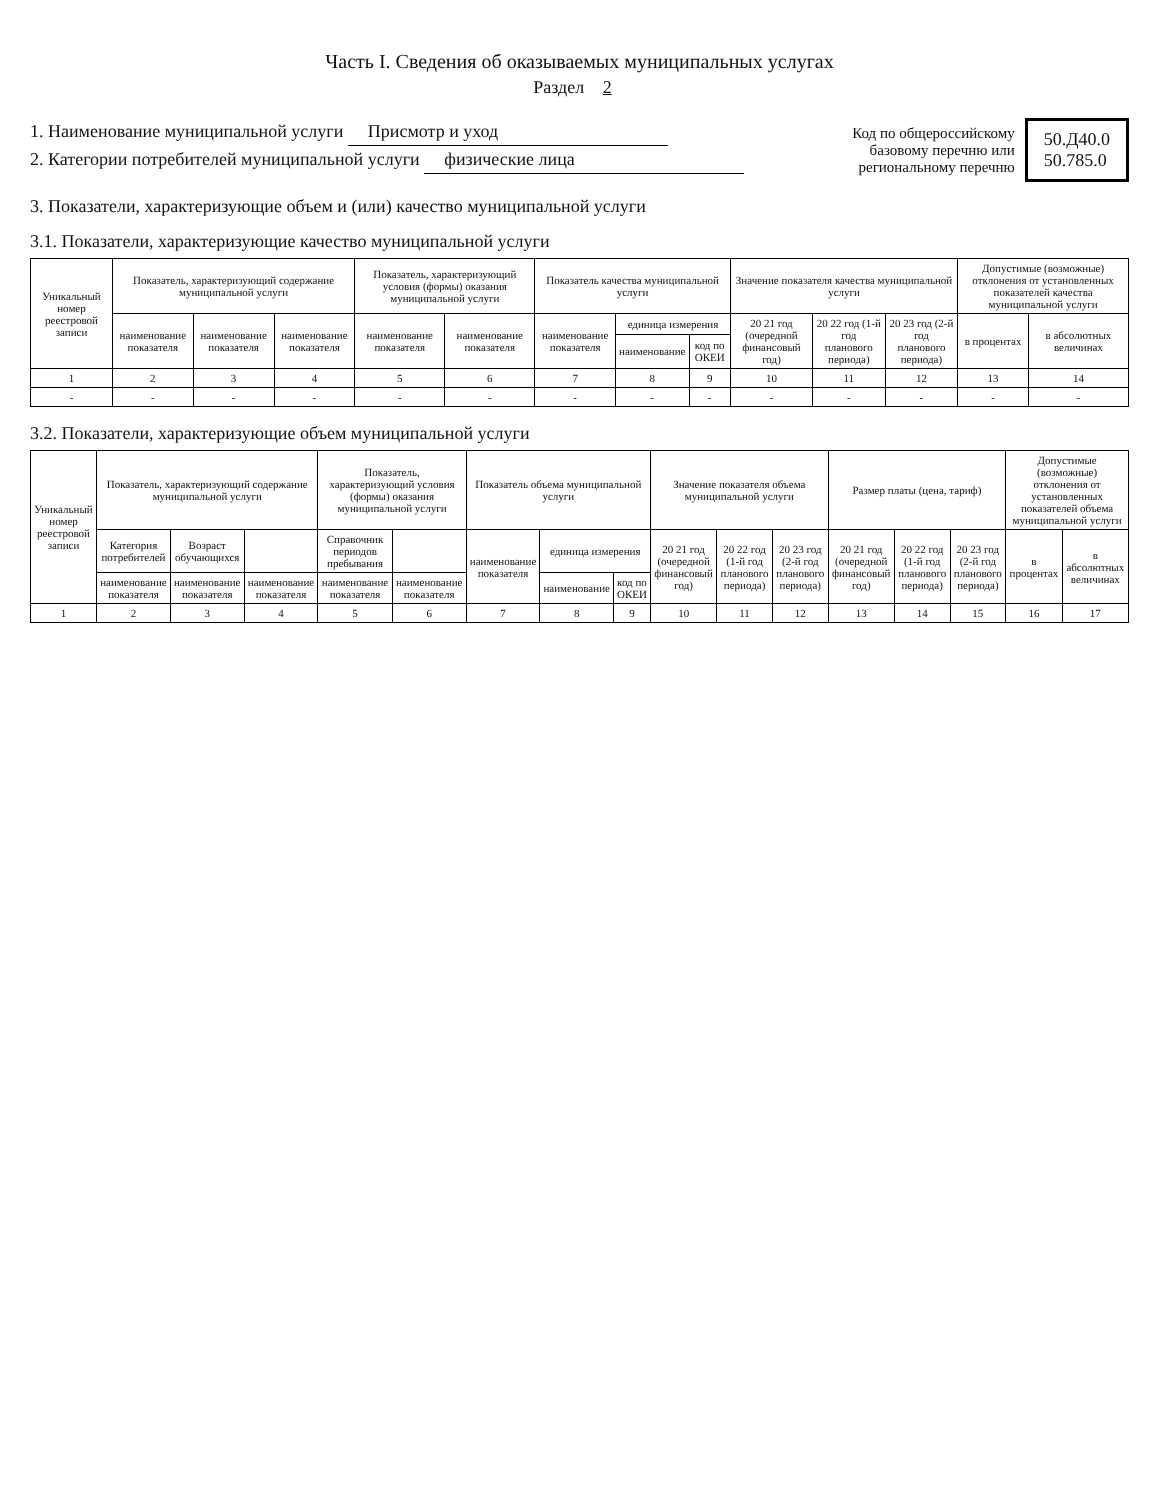Часть I. Сведения об оказываемых муниципальных услугах
Раздел 2
1. Наименование муниципальной услуги Присмотр и уход
2. Категории потребителей муниципальной услуги физические лица
Код по общероссийскому базовому перечню или региональному перечню
50.Д40.0
50.785.0
3. Показатели, характеризующие объем и (или) качество муниципальной услуги
3.1. Показатели, характеризующие качество муниципальной услуги
| Уникальный номер реестровой записи | Показатель, характеризующий содержание муниципальной услуги | | | Показатель, характеризующий условия (формы) оказания муниципальной услуги | | Показатель качества муниципальной услуги | | | Значение показателя качества муниципальной услуги | | | Допустимые (возможные) отклонения от установленных показателей качества муниципальной услуги | |
| --- | --- | --- | --- | --- | --- | --- | --- | --- | --- | --- | --- | --- | --- |
| | наименование показателя | наименование показателя | наименование показателя | наименование показателя | наименование показателя | наименование показателя | единица измерения | | 20 21 год (очередной финансовый год) | 20 22 год (1-й год планового периода) | 20 23 год (2-й год планового периода) | в процентах | в абсолютных величинах |
| | | | | | | | наименование | код по ОКЕИ | | | | | |
| 1 | 2 | 3 | 4 | 5 | 6 | 7 | 8 | 9 | 10 | 11 | 12 | 13 | 14 |
| - | - | - | - | - | - | - | - | - | - | - | - | - | - |
3.2. Показатели, характеризующие объем муниципальной услуги
| Уникальный номер реестровой записи | Показатель, характеризующий содержание муниципальной услуги | | | Показатель, характеризующий условия (формы) оказания муниципальной услуги | | Показатель объема муниципальной услуги | | | Значение показателя объема муниципальной услуги | | | Размер платы (цена, тариф) | | | Допустимые (возможные) отклонения от установленных показателей объема муниципальной услуги | |
| --- | --- | --- | --- | --- | --- | --- | --- | --- | --- | --- | --- | --- | --- | --- | --- | --- |
| | Категория потребителей | Возраст обучающихся | | Справочник периодов пребывания | | наименование показателя | единица измерения | | 20 21 год (очередной финансовый год) | 20 22 год (1-й год планового периода) | 20 23 год (2-й год планового периода) | 20 21 год (очередной финансовый год) | 20 22 год (1-й год планового периода) | 20 23 год (2-й год планового периода) | в процентах | в абсолютных величинах |
| | наименование показателя | наименование показателя | наименование показателя | наименование показателя | наименование показателя | | наименование | код по ОКЕИ | | | | | | | | |
| 1 | 2 | 3 | 4 | 5 | 6 | 7 | 8 | 9 | 10 | 11 | 12 | 13 | 14 | 15 | 16 | 17 |